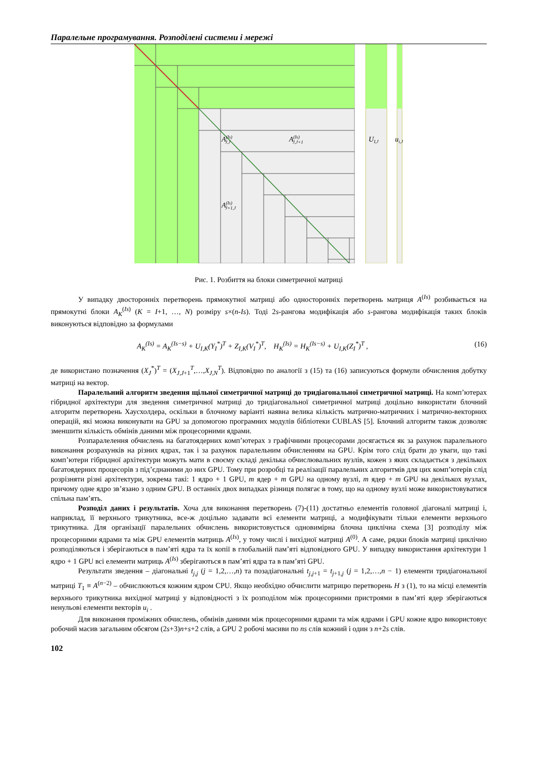Паралельне програмування. Розподілені системи і мережі
A(Is)J,J
A(Is)J,J+1
A(Is)J+1,J
UI,J
ui,J
Рис. 1. Розбиття на блоки симетричної матриці
У випадку двосторонніх перетворень прямокутної матриці або односторонніх перетворень матриця A<sup>(Is)</sup> розбивається на прямокутні блоки A<sub>K</sub><sup>(Is)</sup> (K = I+1, …, N) розміру s×(n-Is). Тоді 2s-рангова модифікація або s-рангова модифікація таких блоків виконуються відповідно за формулами
A<sub>K</sub><sup>(Is)</sup> = A<sub>K</sub><sup>(Is−s)</sup> + U<sub>I,K</sub>(Y<sub>I</sub><sup>*</sup>)<sup>T</sup> + Z<sub>I,K</sub>(V<sub>I</sub><sup>*</sup>)<sup>T</sup>, H<sub>K</sub><sup>(Is)</sup> = H<sub>K</sub><sup>(Is−s)</sup> + U<sub>I,K</sub>(Z<sub>I</sub><sup>*</sup>)<sup>T</sup> , (16)
де використано позначення (X<sub>J</sub><sup>*</sup>)<sup>T</sup> = (X<sub>J,J+1</sub><sup>T</sup>,…,X<sub>J,N</sub><sup>T</sup>). Відповідно по аналогії з (15) та (16) записуються формули обчислення добутку матриці на вектор.
Паралельний алгоритм зведення щільної симетричної матриці до тридіагональної симетричної матриці. На комп’ютерах гібридної архітектури для зведення симетричної матриці до тридіагональної симетричної матриці доцільно використати блочний алгоритм перетворень Хаусхолдера, оскільки в блочному варіанті наявна велика кількість матрично-матричних і матрично-векторних операцій, які можна виконувати на GPU за допомогою програмних модулів бібліотеки CUBLAS [5]. Блочний алгоритм також дозволяє зменшити кількість обмінів даними між процесорними ядрами.
Розпаралелення обчислень на багатоядерних комп’ютерах з графічними процесорами досягається як за рахунок паралельного виконання розрахунків на різних ядрах, так і за рахунок паралельним обчисленням на GPU. Крім того слід брати до уваги, що такі комп’ютери гібридної архітектури можуть мати в своєму складі декілька обчислювальних вузлів, кожен з яких складається з декількох багатоядерних процесорів з під’єднаними до них GPU. Тому при розробці та реалізації паралельних алгоритмів для цих комп’ютерів слід розрізняти різні архітектури, зокрема такі: 1 ядро + 1 GPU, m ядер + m GPU на одному вузлі, m ядер + m GPU на декількох вузлах, причому одне ядро зв’язано з одним GPU. В останніх двох випадках різниця полягає в тому, що на одному вузлі може використовуватися спільна пам’ять.
Розподіл даних і результатів. Хоча для виконання перетворень (7)-(11) достатньо елементів головної діагоналі матриці і, наприклад, її верхнього трикутника, все-ж доцільно задавати всі елементи матриці, а модифікувати тільки елементи верхнього трикутника. Для організації паралельних обчислень використовується одновимірна блочна циклічна схема [3] розподілу між процесорними ядрами та між GPU елементів матриць A<sup>(Is)</sup>, у тому числі і вихідної матриці A<sup>(0)</sup>. А саме, рядки блоків матриці циклічно розподіляються і зберігаються в пам’яті ядра та їх копії в глобальній пам’яті відповідного GPU. У випадку використання архітектури 1 ядро + 1 GPU всі елементи матриць A<sup>(Is)</sup> зберігаються в пам’яті ядра та в пам’яті GPU.
Результати зведення – діагональні t<sub>j,j</sub> (j = 1,2,…,n) та позадіагональні t<sub>j,j+1</sub> = t<sub>j+1,j</sub> (j = 1,2,…,n − 1) елементи тридіагональної матриці T<sub>1</sub> ≡ A<sup>(n−2)</sup> – обчислюються кожним ядром CPU. Якщо необхідно обчислити матрицю перетворень H з (1), то на місці елементів верхнього трикутника вихідної матриці у відповідності з їх розподілом між процесорними пристроями в пам’яті ядер зберігаються ненульові елементи векторів u<sub>i</sub> .
Для виконання проміжних обчислень, обмінів даними між процесорними ядрами та між ядрами і GPU кожне ядро використовує робочий масив загальним обсягом (2s+3)n+s+2 слів, а GPU 2 робочі масиви по ns слів кожний і один з n+2s слів.
102